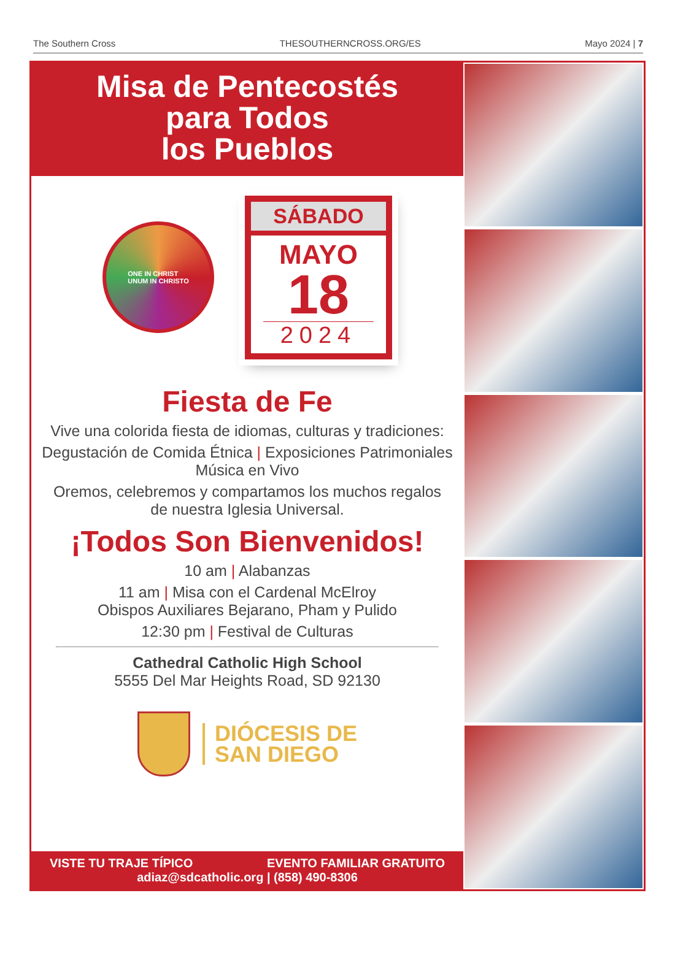The Southern Cross THESOUTHERNCROSS.ORG/ES Mayo 2024 | 7
Misa de Pentecostés
para Todos
los Pueblos
ONE IN CHRIST
UNUM IN CHRISTO
SÁBADO
MAYO
18
2024
Fiesta de Fe
Vive una colorida fiesta de idiomas, culturas y tradiciones:
Degustación de Comida Étnica | Exposiciones Patrimoniales
Música en Vivo
Oremos, celebremos y compartamos los muchos regalos
de nuestra Iglesia Universal.
¡Todos Son Bienvenidos!
10 am | Alabanzas
11 am | Misa con el Cardenal McElroy
Obispos Auxiliares Bejarano, Pham y Pulido
12:30 pm | Festival de Culturas
Cathedral Catholic High School
5555 Del Mar Heights Road, SD 92130
DIÓCESIS DE
SAN DIEGO
VISTE TU TRAJE TÍPICO EVENTO FAMILIAR GRATUITO
adiaz@sdcatholic.org | (858) 490-8306